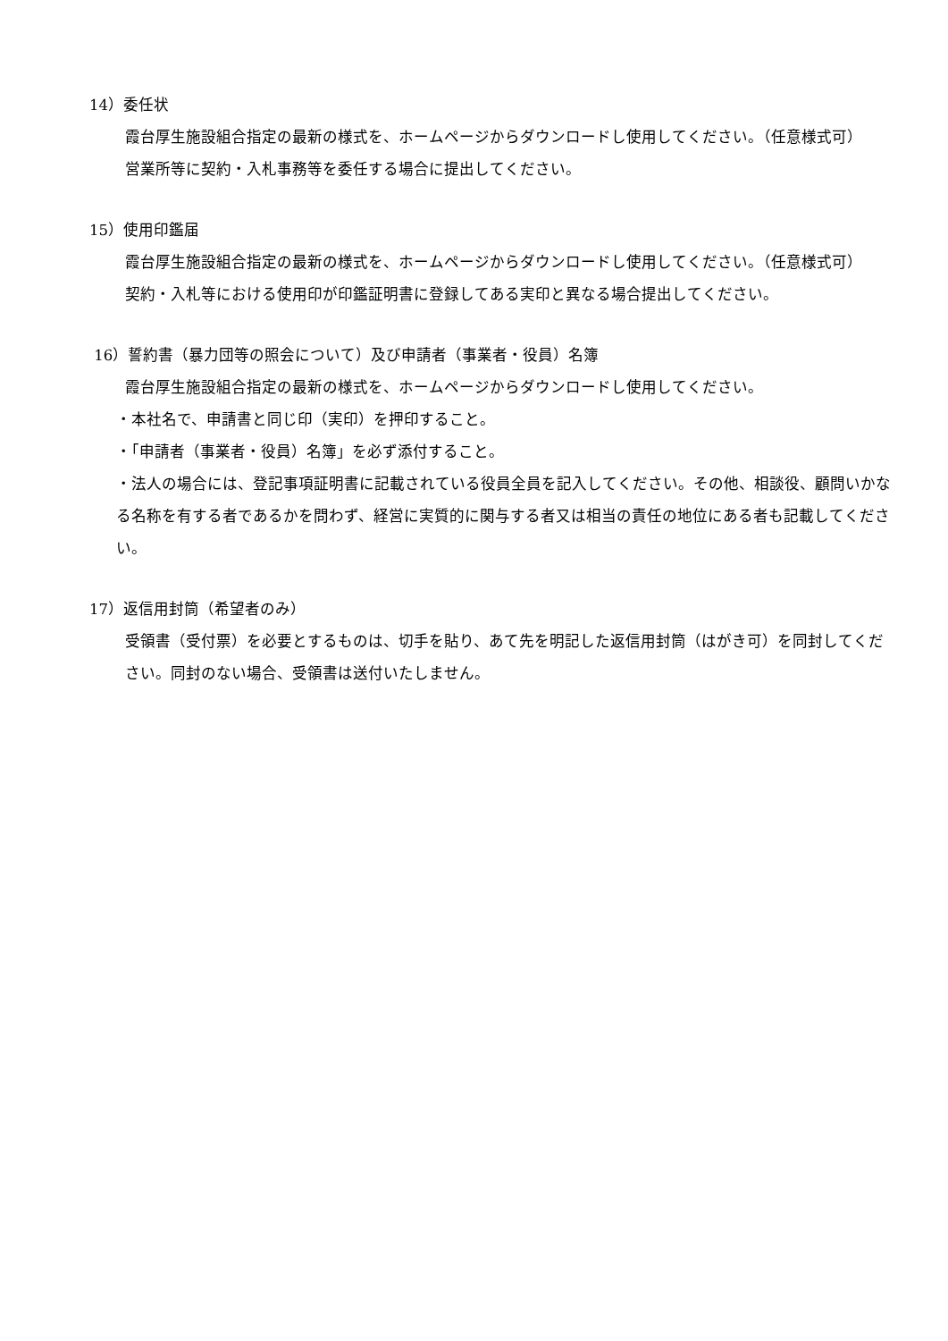14）委任状
霞台厚生施設組合指定の最新の様式を、ホームページからダウンロードし使用してください。（任意様式可）
営業所等に契約・入札事務等を委任する場合に提出してください。
15）使用印鑑届
霞台厚生施設組合指定の最新の様式を、ホームページからダウンロードし使用してください。（任意様式可）
契約・入札等における使用印が印鑑証明書に登録してある実印と異なる場合提出してください。
16）誓約書（暴力団等の照会について）及び申請者（事業者・役員）名簿
霞台厚生施設組合指定の最新の様式を、ホームページからダウンロードし使用してください。
・本社名で、申請書と同じ印（実印）を押印すること。
・「申請者（事業者・役員）名簿」を必ず添付すること。
・法人の場合には、登記事項証明書に記載されている役員全員を記入してください。その他、相談役、顧問いかなる名称を有する者であるかを問わず、経営に実質的に関与する者又は相当の責任の地位にある者も記載してください。
17）返信用封筒（希望者のみ）
受領書（受付票）を必要とするものは、切手を貼り、あて先を明記した返信用封筒（はがき可）を同封してください。同封のない場合、受領書は送付いたしません。